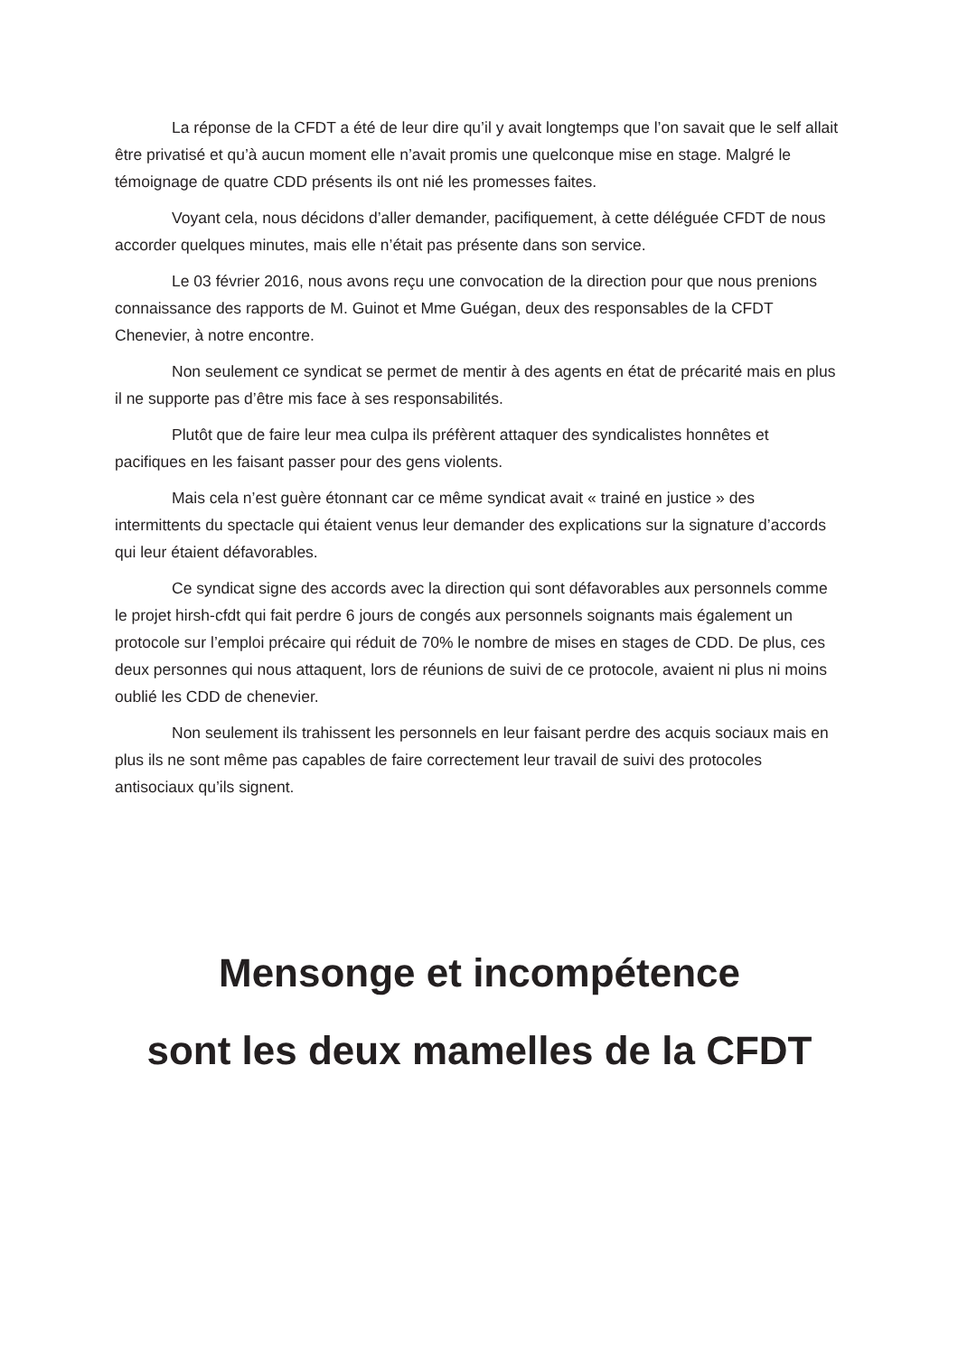La réponse de la CFDT a été de leur dire qu’il y avait longtemps que l’on savait que le self allait être privatisé et qu’à aucun moment elle n’avait promis une quelconque mise en stage. Malgré le témoignage de quatre CDD présents ils ont nié les promesses faites.
Voyant cela, nous décidons d’aller demander, pacifiquement, à cette déléguée CFDT de nous accorder quelques minutes, mais elle n’était pas présente dans son service.
Le 03 février 2016, nous avons reçu une convocation de la direction pour que nous prenions connaissance des rapports de M. Guinot et Mme Guégan, deux des responsables de la CFDT Chenevier, à notre encontre.
Non seulement ce syndicat se permet de mentir à des agents en état de précarité mais en plus il ne supporte pas d’être mis face à ses responsabilités.
Plutôt que de faire leur mea culpa ils préfèrent attaquer des syndicalistes honnêtes et pacifiques en les faisant passer pour des gens violents.
Mais cela n’est guère étonnant car ce même syndicat avait « trainé en justice » des intermittents du spectacle qui étaient venus leur demander des explications sur la signature d’accords qui leur étaient défavorables.
Ce syndicat signe des accords avec la direction qui sont défavorables aux personnels comme le projet hirsh-cfdt qui fait perdre 6 jours de congés aux personnels soignants mais également un protocole sur l’emploi précaire qui réduit de 70% le nombre de mises en stages de CDD. De plus, ces deux personnes qui nous attaquent, lors de réunions de suivi de ce protocole, avaient ni plus ni moins oublié les CDD de chenevier.
Non seulement ils trahissent les personnels en leur faisant perdre des acquis sociaux mais en plus ils ne sont même pas capables de faire correctement leur travail de suivi des protocoles antisociaux qu’ils signent.
Mensonge et incompétence
sont les deux mamelles de la CFDT